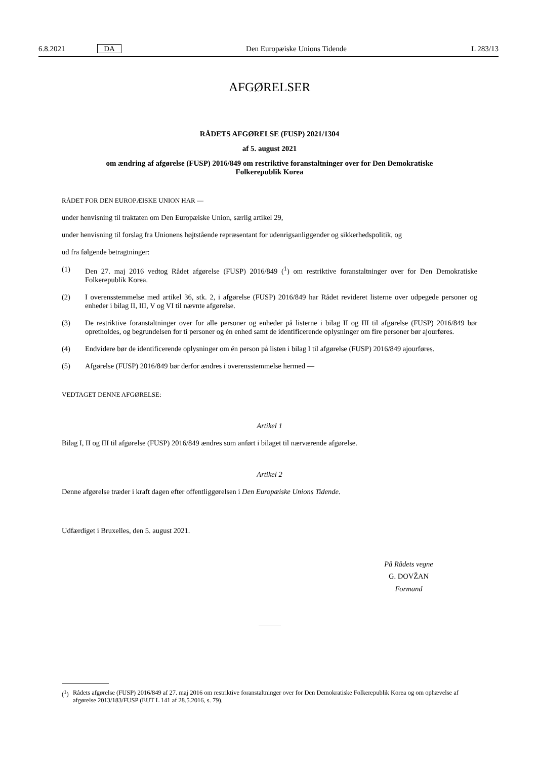6.8.2021 DA Den Europæiske Unions Tidende L 283/13
AFGØRELSER
RÅDETS AFGØRELSE (FUSP) 2021/1304
af 5. august 2021
om ændring af afgørelse (FUSP) 2016/849 om restriktive foranstaltninger over for Den Demokratiske Folkerepublik Korea
RÅDET FOR DEN EUROPÆISKE UNION HAR —
under henvisning til traktaten om Den Europæiske Union, særlig artikel 29,
under henvisning til forslag fra Unionens højtstående repræsentant for udenrigsanliggender og sikkerhedspolitik, og
ud fra følgende betragtninger:
(1) Den 27. maj 2016 vedtog Rådet afgørelse (FUSP) 2016/849 (<sup>1</sup>) om restriktive foranstaltninger over for Den Demokratiske Folkerepublik Korea.
(2) I overensstemmelse med artikel 36, stk. 2, i afgørelse (FUSP) 2016/849 har Rådet revideret listerne over udpegede personer og enheder i bilag II, III, V og VI til nævnte afgørelse.
(3) De restriktive foranstaltninger over for alle personer og enheder på listerne i bilag II og III til afgørelse (FUSP) 2016/849 bør opretholdes, og begrundelsen for ti personer og én enhed samt de identificerende oplysninger om fire personer bør ajourføres.
(4) Endvidere bør de identificerende oplysninger om én person på listen i bilag I til afgørelse (FUSP) 2016/849 ajourføres.
(5) Afgørelse (FUSP) 2016/849 bør derfor ændres i overensstemmelse hermed —
VEDTAGET DENNE AFGØRELSE:
Artikel 1
Bilag I, II og III til afgørelse (FUSP) 2016/849 ændres som anført i bilaget til nærværende afgørelse.
Artikel 2
Denne afgørelse træder i kraft dagen efter offentliggørelsen i Den Europæiske Unions Tidende.
Udfærdiget i Bruxelles, den 5. august 2021.
På Rådets vegne
G. DOVŽAN
Formand
(<sup>1</sup>) Rådets afgørelse (FUSP) 2016/849 af 27. maj 2016 om restriktive foranstaltninger over for Den Demokratiske Folkerepublik Korea og om ophævelse af afgørelse 2013/183/FUSP (EUT L 141 af 28.5.2016, s. 79).